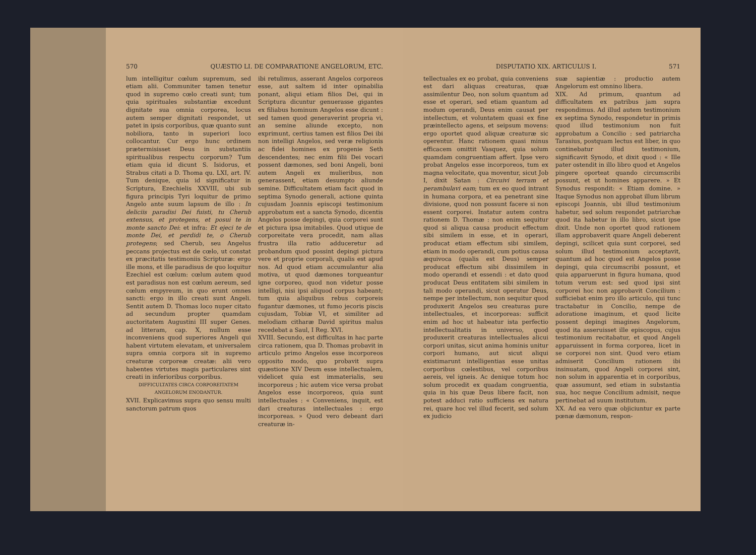570 QUÆSTIO LI. DE COMPARATIONE ANGELORUM, ETC.
lum intelligitur cœlum supremum, sed etiam alii. Communiter tamen tenetur quod in supremo cœlo creati sunt; tum quia spirituales substantiæ excedunt dignitate sua omnia corporea, locus autem semper dignitati respondet, ut patet in ipsis corporibus, quæ quanto sunt nobiliora, tanto in superiori loco collocantur. Cur ergo hunc ordinem prætermisisset Deus in substantiis spiritualibus respectu corporum? Tum etiam quia id dicunt S. Isidorus, et Strabus citati a D. Thoma qu. LXI, art. IV. Tum denique, quia id significatur in Scriptura, Ezechielis XXVIII, ubi sub figura principis Tyri loquitur de primo Angelo ante suum lapsum de illo : In deliciis paradisi Dei fuisti, tu Cherub extensus, et protegens, et posui te in monte sancto Dei: et infra: Et ejeci te de monte Dei, et perdidi te, o Cherub protegens; sed Cherub, seu Angelus peccans projectus est de cœlo, ut constat ex præcitatis testimoniis Scripturæ: ergo ille mons, et ille paradisus de quo loquitur Ezechiel est cœlum: cœlum autem quod est paradisus non est cœlum aereum, sed cœlum empyreum, in quo erunt omnes sancti: ergo in illo creati sunt Angeli. Sentit autem D. Thomas loco nuper citato ad secundum propter quamdam auctoritatem Augustini III super Genes. ad litteram, cap. X, nullum esse inconveniens quod superiores Angeli qui habent virtutem elevatam, et universalem supra omnia corpora sit in supremo creaturæ corporeæ creatæ: alii vero habentes virtutes magis particulares sint creati in inferioribus corporibus.
DIFFICULTATES CIRCA CORPOREITATEM
ANGELORUM ENODANTUR.
XVII. Explicavimus supra quo sensu multi sanctorum patrum quos
ibi retulimus, asserant Angelos corporeos esse, aut saltem id inter opinabilia ponant, aliqui etiam filios Dei, qui in Scriptura dicuntur genuerasse gigantes ex filiabus hominum Angelos esse dicunt : sed tamen quod generaverint propria vi, an semine aliunde excepto, non exprimunt, certius tamen est filios Dei ibi non intelligi Angelos, sed veræ religionis ac fidei homines ex progenie Seth descendentes; nec enim filii Dei vocari possent dæmones, sed boni Angeli, boni autem Angeli ex mulieribus, non generassent, etiam desumpto aliunde semine. Difficultatem etiam facit quod in septima Synodo generali, actione quinta cujusdam Joannis episcopi testimonium approbatum est a sancta Synodo, dicentis Angelos posse depingi, quia corporei sunt et pictura ipsa imitabiles. Quod utique de corporeitate vera procedit, nam alias frustra illa ratio adduceretur ad probandum quod possint depingi pictura vere et proprie corporali, qualis est apud nos. Ad quod etiam accumulantur alia motiva, ut quod dæmones torqueantur igne corporeo, quod non videtur posse intelligi, nisi ipsi aliquod corpus habeant; tum quia aliquibus rebus corporeis fugantur dæmones, ut fumo jecoris piscis cujusdam, Tobiæ VI, et similiter ad melodiam citharæ David spiritus malus recedebat a Saul, I Reg. XVI.
XVIII. Secundo, est difficultas in hac parte circa rationem, qua D. Thomas probavit in articulo primo Angelos esse incorporeos opposito modo, quo probavit supra quæstione XIV Deum esse intellectualem, videlicet quia est immaterialis, seu incorporeus ; hic autem vice versa probat Angelos esse incorporeos, quia sunt intellectuales : « Conveniens, inquit, est dari creaturas intellectuales : ergo incorporeas. » Quod vero debeant dari creaturæ in-
DISPUTATIO XIX. ARTICULUS I. 571
tellectuales ex eo probat, quia conveniens est dari aliquas creaturas, quæ assimilentur Deo, non solum quantum ad esse et operari, sed etiam quantum ad modum operandi, Deus enim causat per intellectum, et voluntatem quasi ex fine præintellecto agens, et seipsum movens: ergo oportet quod aliquæ creaturæ sic operentur. Hanc rationem quasi minus efficacem omittit Vasquez, quia solum quamdam congruentiam affert. Ipse vero probat Angelos esse incorporeos, tum ex magna velocitate, qua moventur, sicut Job I, dixit Satan : Circuivi terram et perambulavi eam; tum ex eo quod intrant in humana corpora, et ea penetrant sine divisione, quod non possunt facere si non essent corporei. Instatur autem contra rationem D. Thomæ : non enim sequitur quod si aliqua causa producit effectum sibi similem in esse, et in operari, producat etiam effectum sibi similem, etiam in modo operandi, cum potius causa æquivoca (qualis est Deus) semper producat effectum sibi dissimilem in modo operandi et essendi : et dato quod producat Deus entitatem sibi similem in tali modo operandi, sicut operatur Deus, nempe per intellectum, non sequitur quod produxerit Angelos seu creaturas pure intellectuales, et incorporeas: sufficit enim ad hoc ut habeatur ista perfectio intellectualitatis in universo, quod produxerit creaturas intellectuales alicui corpori unitas, sicut anima hominis unitur corpori humano, aut sicut aliqui existimarunt intelligentias esse unitas corporibus cœlestibus, vel corporibus aereis, vel igneis. Ac denique totum hoc solum procedit ex quadam congruentia, quia in his quæ Deus libere facit, non potest adduci ratio sufficiens ex natura rei, quare hoc vel illud fecerit, sed solum ex judicio
suæ sapientiæ : productio autem Angelorum est omnino libera.
XIX. Ad primum, quantum ad difficultatem ex patribus jam supra respondimus. Ad illud autem testimonium ex septima Synodo, respondetur in primis quod illud testimonium non fuit approbatum a Concilio : sed patriarcha Tarasius, postquam lectus est liber, in quo continebatur illud testimonium, significavit Synodo, et dixit quod : « Ille pater ostendit in illo libro quod et Angelos pingere oporteat quando circumscribi possunt, et ut homines apparere. » Et Synodus respondit: « Etiam domine. » Itaque Synodus non approbat illum librum episcopi Joannis, ubi illud testimonium habetur, sed solum respondet patriarchæ quod ita habetur in illo libro, sicut ipse dixit. Unde non oportet quod rationem illam approbaverit quare Angeli deberent depingi, scilicet quia sunt corporei, sed solum illud testimonium acceptavit, quantum ad hoc quod est Angelos posse depingi, quia circumscribi possunt, et quia apparuerunt in figura humana, quod totum verum est: sed quod ipsi sint corporei hoc non approbavit Concilium : sufficiebat enim pro illo articulo, qui tunc tractabatur in Concilio, nempe de adoratione imaginum, et quod licite possent depingi imagines Angelorum, quod ita asseruisset ille episcopus, cujus testimonium recitabatur, et quod Angeli apparuissent in forma corporea, licet in se corporei non sint. Quod vero etiam admiserit Concilium rationem ibi insinuatam, quod Angeli corporei sint, non solum in apparentia et in corporibus, quæ assumunt, sed etiam in substantia sua, hoc neque Concilium admisit, neque pertinebat ad suum institutum.
XX. Ad ea vero quæ objiciuntur ex parte pœnæ dæmonum, respon-